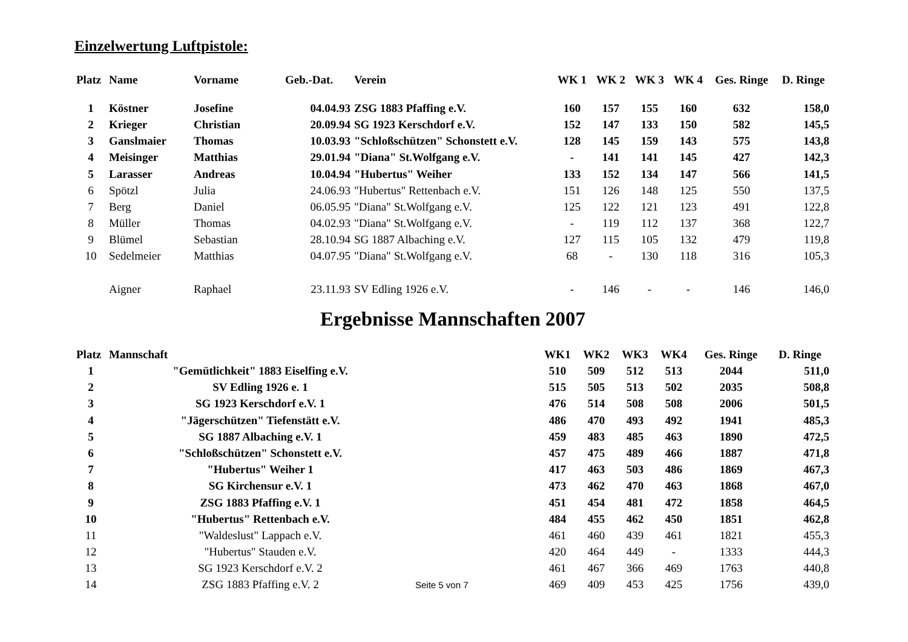Einzelwertung Luftpistole:
| Platz | Name | Vorname | Geb.-Dat. | Verein | WK 1 | WK 2 | WK 3 | WK 4 | Ges. Ringe | D. Ringe |
| --- | --- | --- | --- | --- | --- | --- | --- | --- | --- | --- |
| 1 | Köstner | Josefine | 04.04.93 | ZSG 1883 Pfaffing e.V. | 160 | 157 | 155 | 160 | 632 | 158,0 |
| 2 | Krieger | Christian | 20.09.94 | SG 1923 Kerschdorf e.V. | 152 | 147 | 133 | 150 | 582 | 145,5 |
| 3 | Ganslmaier | Thomas | 10.03.93 | "Schloßschützen" Schonstett e.V. | 128 | 145 | 159 | 143 | 575 | 143,8 |
| 4 | Meisinger | Matthias | 29.01.94 | "Diana" St.Wolfgang e.V. | - | 141 | 141 | 145 | 427 | 142,3 |
| 5 | Larasser | Andreas | 10.04.94 | "Hubertus" Weiher | 133 | 152 | 134 | 147 | 566 | 141,5 |
| 6 | Spötzl | Julia | 24.06.93 | "Hubertus" Rettenbach e.V. | 151 | 126 | 148 | 125 | 550 | 137,5 |
| 7 | Berg | Daniel | 06.05.95 | "Diana" St.Wolfgang e.V. | 125 | 122 | 121 | 123 | 491 | 122,8 |
| 8 | Müller | Thomas | 04.02.93 | "Diana" St.Wolfgang e.V. | - | 119 | 112 | 137 | 368 | 122,7 |
| 9 | Blümel | Sebastian | 28.10.94 | SG 1887 Albaching e.V. | 127 | 115 | 105 | 132 | 479 | 119,8 |
| 10 | Sedelmeier | Matthias | 04.07.95 | "Diana" St.Wolfgang e.V. | 68 | - | 130 | 118 | 316 | 105,3 |
| | Aigner | Raphael | 23.11.93 | SV Edling 1926 e.V. | - | 146 | - | - | 146 | 146,0 |
Ergebnisse Mannschaften 2007
| Platz | Mannschaft | | WK1 | WK2 | WK3 | WK4 | Ges. Ringe | D. Ringe |
| --- | --- | --- | --- | --- | --- | --- | --- | --- |
| 1 | "Gemütlichkeit" 1883 Eiselfing e.V. | | 510 | 509 | 512 | 513 | 2044 | 511,0 |
| 2 | SV Edling 1926 e. 1 | | 515 | 505 | 513 | 502 | 2035 | 508,8 |
| 3 | SG 1923 Kerschdorf e.V. 1 | | 476 | 514 | 508 | 508 | 2006 | 501,5 |
| 4 | "Jägerschützen" Tiefenstätt e.V. | | 486 | 470 | 493 | 492 | 1941 | 485,3 |
| 5 | SG 1887 Albaching e.V. 1 | | 459 | 483 | 485 | 463 | 1890 | 472,5 |
| 6 | "Schloßschützen" Schonstett e.V. | | 457 | 475 | 489 | 466 | 1887 | 471,8 |
| 7 | "Hubertus" Weiher 1 | | 417 | 463 | 503 | 486 | 1869 | 467,3 |
| 8 | SG Kirchensur e.V. 1 | | 473 | 462 | 470 | 463 | 1868 | 467,0 |
| 9 | ZSG 1883 Pfaffing e.V. 1 | | 451 | 454 | 481 | 472 | 1858 | 464,5 |
| 10 | "Hubertus" Rettenbach e.V. | | 484 | 455 | 462 | 450 | 1851 | 462,8 |
| 11 | "Waldeslust" Lappach e.V. | | 461 | 460 | 439 | 461 | 1821 | 455,3 |
| 12 | "Hubertus" Stauden e.V. | | 420 | 464 | 449 | - | 1333 | 444,3 |
| 13 | SG 1923 Kerschdorf e.V. 2 | | 461 | 467 | 366 | 469 | 1763 | 440,8 |
| 14 | ZSG 1883 Pfaffing e.V. 2 | Seite 5 von 7 | 469 | 409 | 453 | 425 | 1756 | 439,0 |